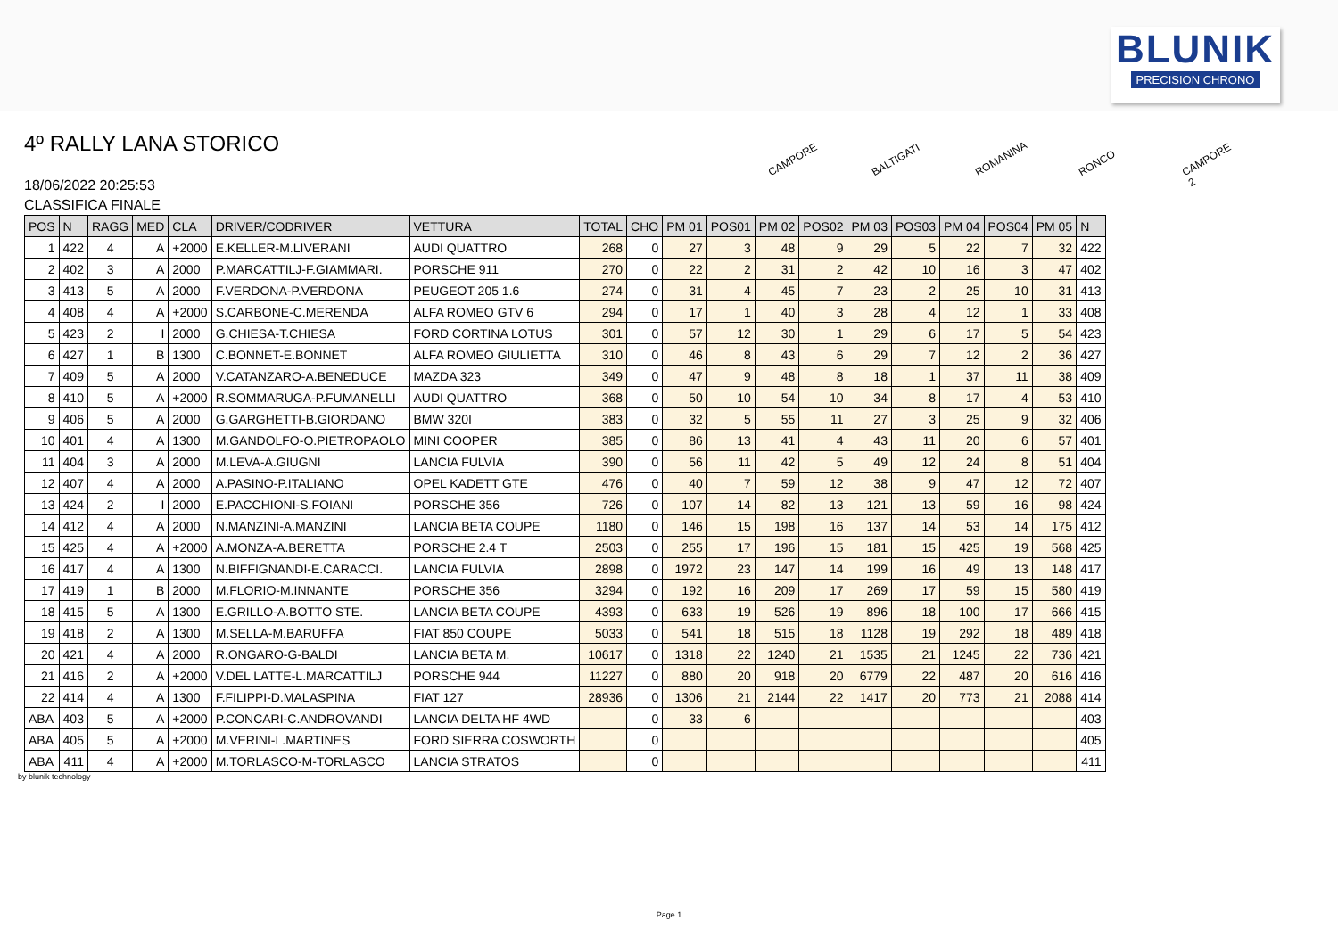BLUNIK
PRECISION CHRONO
4º RALLY LANA STORICO
18/06/2022 20:25:53
CLASSIFICA FINALE
CAMPORE
BALTIGATI
ROMANINA
RONCO
CAMPORE 2
| POS | N | RAGG | MED | CLA | DRIVER/CODRIVER | VETTURA | TOTAL | CHO | PM 01 | POS01 | PM 02 | POS02 | PM 03 | POS03 | PM 04 | POS04 | PM 05 | N |
| --- | --- | --- | --- | --- | --- | --- | --- | --- | --- | --- | --- | --- | --- | --- | --- | --- | --- | --- |
| 1 | 422 | 4 | A | +2000 | E.KELLER-M.LIVERANI | AUDI QUATTRO | 268 | 0 | 27 | 3 | 48 | 9 | 29 | 5 | 22 | 7 | 32 | 422 |
| 2 | 402 | 3 | A | 2000 | P.MARCATTILJ-F.GIAMMARI. | PORSCHE 911 | 270 | 0 | 22 | 2 | 31 | 2 | 42 | 10 | 16 | 3 | 47 | 402 |
| 3 | 413 | 5 | A | 2000 | F.VERDONA-P.VERDONA | PEUGEOT 205 1.6 | 274 | 0 | 31 | 4 | 45 | 7 | 23 | 2 | 25 | 10 | 31 | 413 |
| 4 | 408 | 4 | A | +2000 | S.CARBONE-C.MERENDA | ALFA ROMEO GTV 6 | 294 | 0 | 17 | 1 | 40 | 3 | 28 | 4 | 12 | 1 | 33 | 408 |
| 5 | 423 | 2 | I | 2000 | G.CHIESA-T.CHIESA | FORD CORTINA LOTUS | 301 | 0 | 57 | 12 | 30 | 1 | 29 | 6 | 17 | 5 | 54 | 423 |
| 6 | 427 | 1 | B | 1300 | C.BONNET-E.BONNET | ALFA ROMEO GIULIETTA | 310 | 0 | 46 | 8 | 43 | 6 | 29 | 7 | 12 | 2 | 36 | 427 |
| 7 | 409 | 5 | A | 2000 | V.CATANZARO-A.BENEDUCE | MAZDA 323 | 349 | 0 | 47 | 9 | 48 | 8 | 18 | 1 | 37 | 11 | 38 | 409 |
| 8 | 410 | 5 | A | +2000 | R.SOMMARUGA-P.FUMANELLI | AUDI QUATTRO | 368 | 0 | 50 | 10 | 54 | 10 | 34 | 8 | 17 | 4 | 53 | 410 |
| 9 | 406 | 5 | A | 2000 | G.GARGHETTI-B.GIORDANO | BMW 320I | 383 | 0 | 32 | 5 | 55 | 11 | 27 | 3 | 25 | 9 | 32 | 406 |
| 10 | 401 | 4 | A | 1300 | M.GANDOLFO-O.PIETROPAOLO | MINI COOPER | 385 | 0 | 86 | 13 | 41 | 4 | 43 | 11 | 20 | 6 | 57 | 401 |
| 11 | 404 | 3 | A | 2000 | M.LEVA-A.GIUGNI | LANCIA FULVIA | 390 | 0 | 56 | 11 | 42 | 5 | 49 | 12 | 24 | 8 | 51 | 404 |
| 12 | 407 | 4 | A | 2000 | A.PASINO-P.ITALIANO | OPEL KADETT GTE | 476 | 0 | 40 | 7 | 59 | 12 | 38 | 9 | 47 | 12 | 72 | 407 |
| 13 | 424 | 2 | I | 2000 | E.PACCHIONI-S.FOIANI | PORSCHE 356 | 726 | 0 | 107 | 14 | 82 | 13 | 121 | 13 | 59 | 16 | 98 | 424 |
| 14 | 412 | 4 | A | 2000 | N.MANZINI-A.MANZINI | LANCIA BETA COUPE | 1180 | 0 | 146 | 15 | 198 | 16 | 137 | 14 | 53 | 14 | 175 | 412 |
| 15 | 425 | 4 | A | +2000 | A.MONZA-A.BERETTA | PORSCHE 2.4 T | 2503 | 0 | 255 | 17 | 196 | 15 | 181 | 15 | 425 | 19 | 568 | 425 |
| 16 | 417 | 4 | A | 1300 | N.BIFFIGNANDI-E.CARACCI. | LANCIA FULVIA | 2898 | 0 | 1972 | 23 | 147 | 14 | 199 | 16 | 49 | 13 | 148 | 417 |
| 17 | 419 | 1 | B | 2000 | M.FLORIO-M.INNANTE | PORSCHE 356 | 3294 | 0 | 192 | 16 | 209 | 17 | 269 | 17 | 59 | 15 | 580 | 419 |
| 18 | 415 | 5 | A | 1300 | E.GRILLO-A.BOTTO STE. | LANCIA BETA COUPE | 4393 | 0 | 633 | 19 | 526 | 19 | 896 | 18 | 100 | 17 | 666 | 415 |
| 19 | 418 | 2 | A | 1300 | M.SELLA-M.BARUFFA | FIAT 850 COUPE | 5033 | 0 | 541 | 18 | 515 | 18 | 1128 | 19 | 292 | 18 | 489 | 418 |
| 20 | 421 | 4 | A | 2000 | R.ONGARO-G-BALDI | LANCIA BETA M. | 10617 | 0 | 1318 | 22 | 1240 | 21 | 1535 | 21 | 1245 | 22 | 736 | 421 |
| 21 | 416 | 2 | A | +2000 | V.DEL LATTE-L.MARCATTILJ | PORSCHE 944 | 11227 | 0 | 880 | 20 | 918 | 20 | 6779 | 22 | 487 | 20 | 616 | 416 |
| 22 | 414 | 4 | A | 1300 | F.FILIPPI-D.MALASPINA | FIAT 127 | 28936 | 0 | 1306 | 21 | 2144 | 22 | 1417 | 20 | 773 | 21 | 2088 | 414 |
| ABA | 403 | 5 | A | +2000 | P.CONCARI-C.ANDROVANDI | LANCIA DELTA HF 4WD | | 0 | 33 | 6 | | | | | | | | 403 |
| ABA | 405 | 5 | A | +2000 | M.VERINI-L.MARTINES | FORD SIERRA COSWORTH | | 0 | | | | | | | | | | 405 |
| ABA | 411 | 4 | A | +2000 | M.TORLASCO-M-TORLASCO | LANCIA STRATOS | | 0 | | | | | | | | | | 411 |
by blunik technology
Page 1